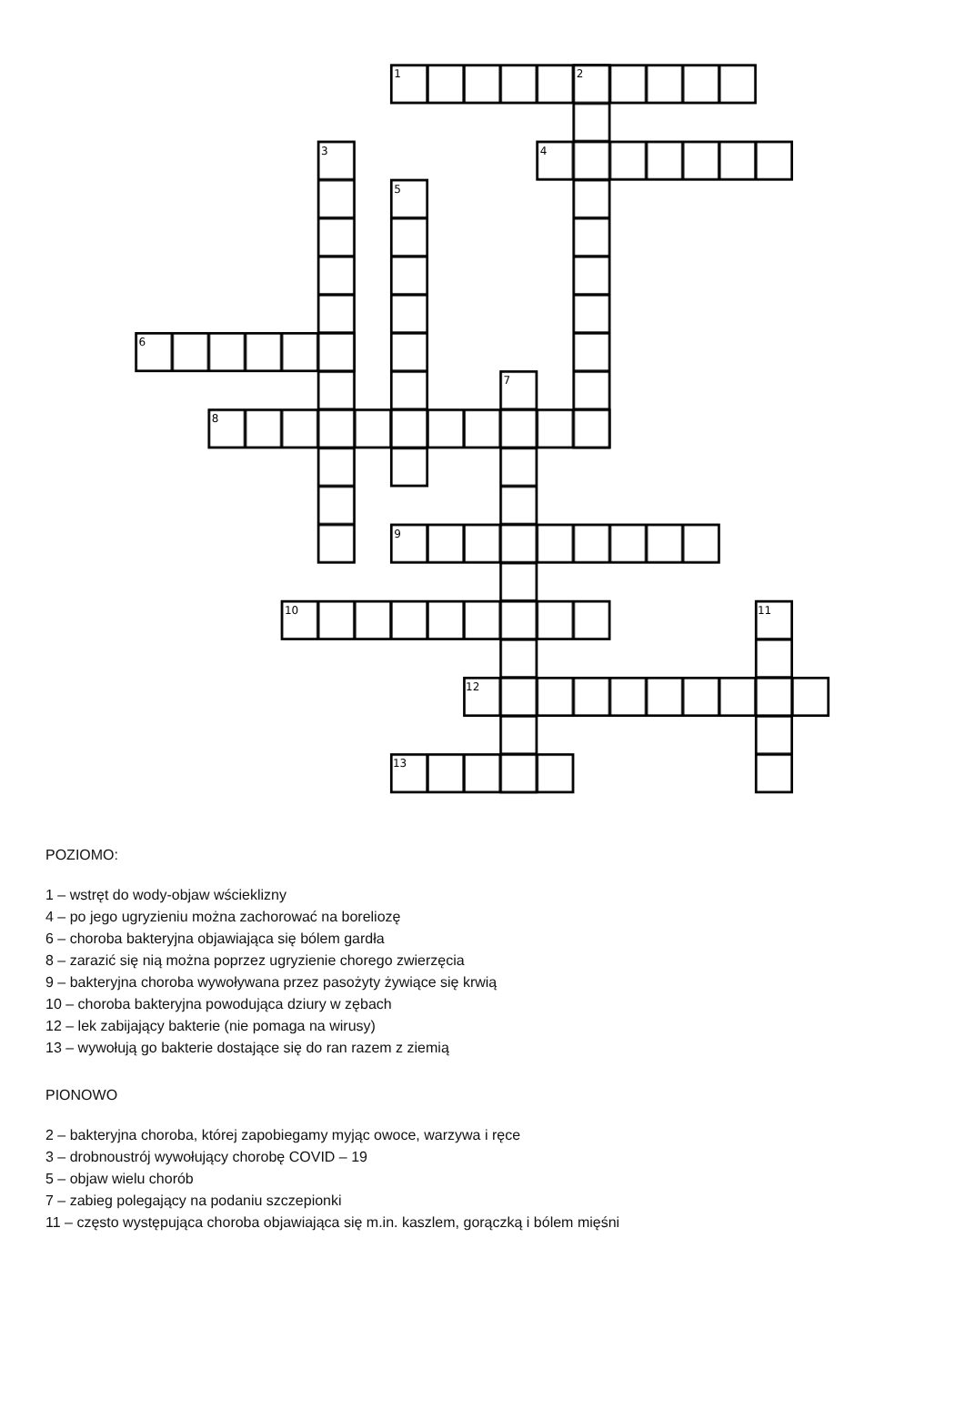1
2
3
4
5
6
7
8
9
10
11
12
13
POZIOMO:
1 – wstręt do wody-objaw wścieklizny
4 – po jego ugryzieniu można zachorować na boreliozę
6 – choroba bakteryjna objawiająca się bólem gardła
8 – zarazić się nią można poprzez ugryzienie chorego zwierzęcia
9 – bakteryjna choroba wywoływana przez pasożyty żywiące się krwią
10 – choroba bakteryjna powodująca dziury w zębach
12 – lek zabijający bakterie (nie pomaga na wirusy)
13 – wywołują go bakterie dostające się do ran razem z ziemią
PIONOWO
2 – bakteryjna choroba, której zapobiegamy myjąc owoce, warzywa i ręce
3 – drobnoustrój wywołujący chorobę COVID – 19
5 – objaw wielu chorób
7 – zabieg polegający na podaniu szczepionki
11 – często występująca choroba objawiająca się m.in. kaszlem, gorączką i bólem mięśni